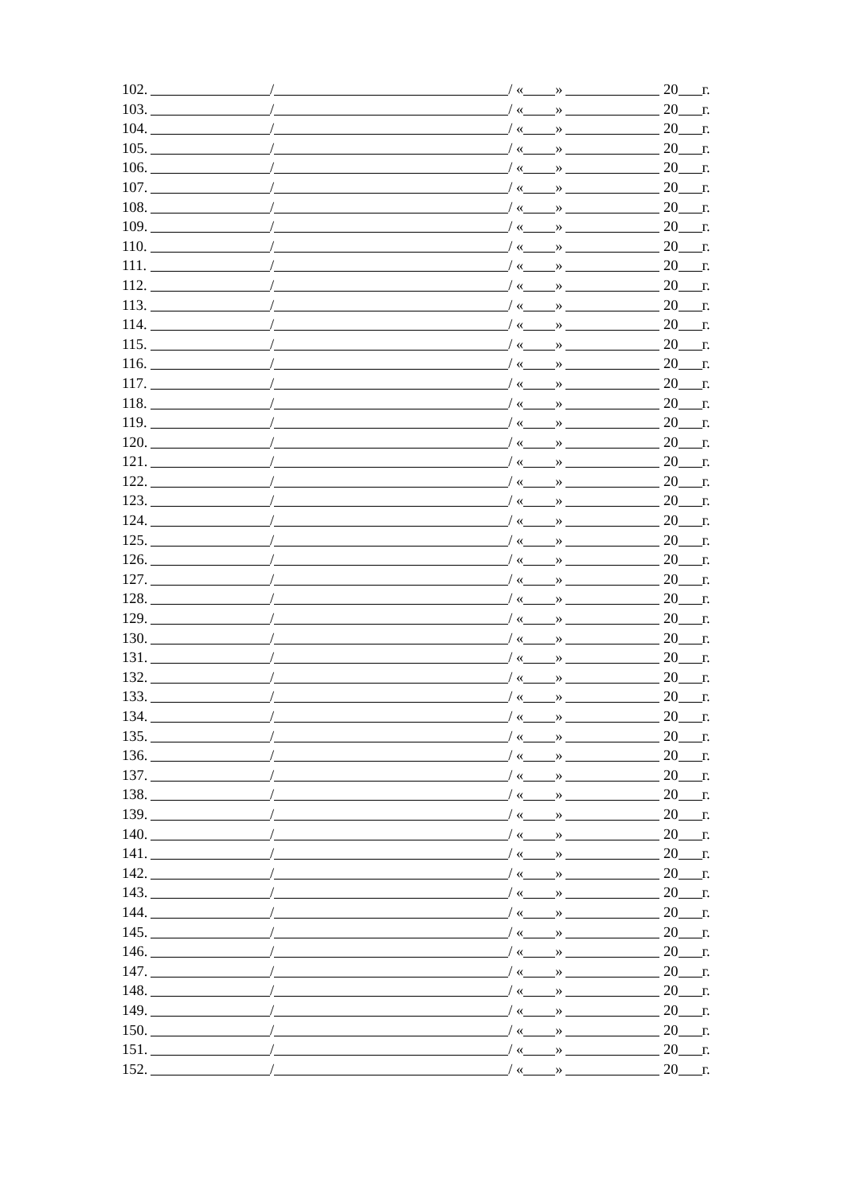102. / / « » 20 г.
103. / / « » 20 г.
104. / / « » 20 г.
105. / / « » 20 г.
106. / / « » 20 г.
107. / / « » 20 г.
108. / / « » 20 г.
109. / / « » 20 г.
110. / / « » 20 г.
111. / / « » 20 г.
112. / / « » 20 г.
113. / / « » 20 г.
114. / / « » 20 г.
115. / / « » 20 г.
116. / / « » 20 г.
117. / / « » 20 г.
118. / / « » 20 г.
119. / / « » 20 г.
120. / / « » 20 г.
121. / / « » 20 г.
122. / / « » 20 г.
123. / / « » 20 г.
124. / / « » 20 г.
125. / / « » 20 г.
126. / / « » 20 г.
127. / / « » 20 г.
128. / / « » 20 г.
129. / / « » 20 г.
130. / / « » 20 г.
131. / / « » 20 г.
132. / / « » 20 г.
133. / / « » 20 г.
134. / / « » 20 г.
135. / / « » 20 г.
136. / / « » 20 г.
137. / / « » 20 г.
138. / / « » 20 г.
139. / / « » 20 г.
140. / / « » 20 г.
141. / / « » 20 г.
142. / / « » 20 г.
143. / / « » 20 г.
144. / / « » 20 г.
145. / / « » 20 г.
146. / / « » 20 г.
147. / / « » 20 г.
148. / / « » 20 г.
149. / / « » 20 г.
150. / / « » 20 г.
151. / / « » 20 г.
152. / / « » 20 г.